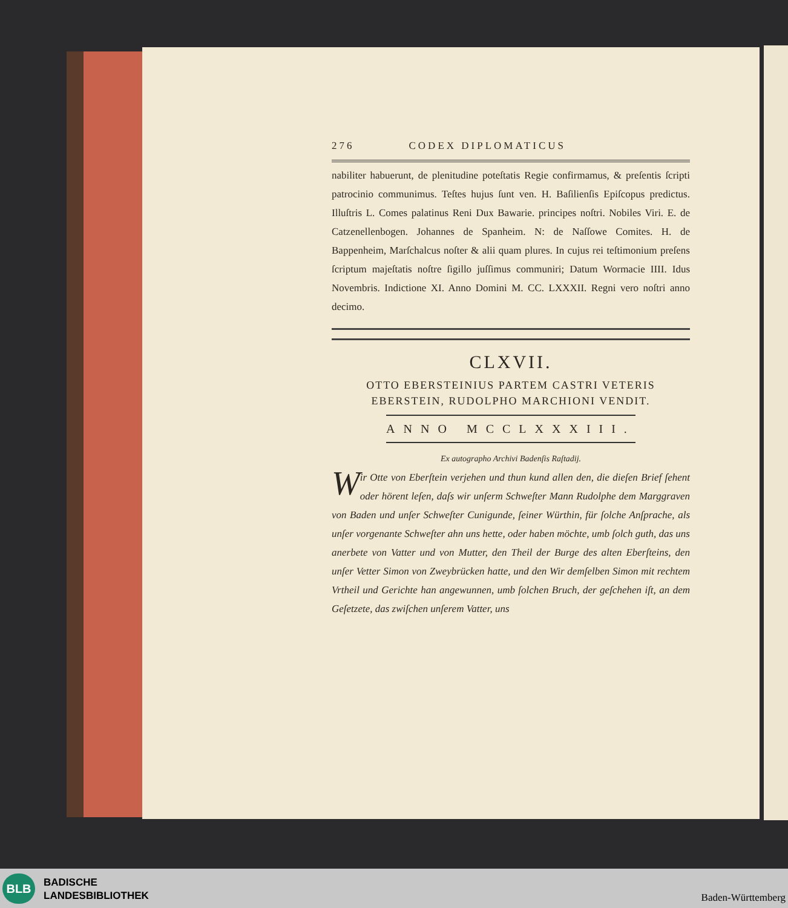276 CODEX DIPLOMATICUS
nabiliter habuerunt, de plenitudine poteſtatis Regie confirmamus, & preſentis ſcripti patrocinio communimus. Teſtes hujus ſunt ven. H. Baſilienſis Epiſcopus predictus. Illuſtris L. Comes palatinus Reni Dux Bawarie. principes noſtri. Nobiles Viri. E. de Catzenellenbogen. Johannes de Spanheim. N: de Naſſowe Comites. H. de Bappenheim, Marſchalcus noſter & alii quam plures. In cujus rei teſtimonium preſens ſcriptum majeſtatis noſtre ſigillo juſſimus communiri; Datum Wormacie IIII. Idus Novembris. Indictione XI. Anno Domini M. CC. LXXXII. Regni vero noſtri anno decimo.
CLXVII.
OTTO EBERSTEINIUS PARTEM CASTRI VETERIS
EBERSTEIN, RUDOLPHO MARCHIONI VENDIT.
ANNO MCCLXXXIII.
Ex autographo Archivi Badenſis Raſtadij.
Wir Otte von Eberſtein verjehen und thun kund allen den, die dieſen Brief ſehent oder hörent leſen, daſs wir unſerm Schweſter Mann Rudolphe dem Marggraven von Baden und unſer Schweſter Cunigunde, ſeiner Würthin, für ſolche Anſprache, als unſer vorgenante Schweſter ahn uns hette, oder haben möchte, umb ſolch guth, das uns anerbete von Vatter und von Mutter, den Theil der Burge des alten Eberſteins, den unſer Vetter Simon von Zweybrücken hatte, und den Wir demſelben Simon mit rechtem Vrtheil und Gerichte han angewunnen, umb ſolchen Bruch, der geſchehen iſt, an dem Geſetzete, das zwiſchen unſerem Vatter, uns
BLB
BADISCHE
LANDESBIBLIOTHEK
Baden-Württemberg